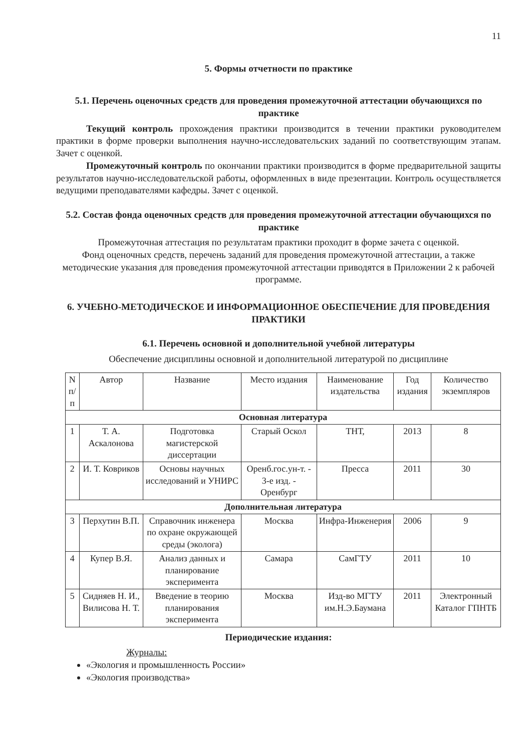11
5. Формы отчетности по практике
5.1. Перечень оценочных средств для проведения промежуточной аттестации обучающихся по практике
Текущий контроль прохождения практики производится в течении практики руководителем практики в форме проверки выполнения научно-исследовательских заданий по соответствующим этапам. Зачет с оценкой.
Промежуточный контроль по окончании практики производится в форме предварительной защиты результатов научно-исследовательской работы, оформленных в виде презентации. Контроль осуществляется ведущими преподавателями кафедры. Зачет с оценкой.
5.2. Состав фонда оценочных средств для проведения промежуточной аттестации обучающихся по практике
Промежуточная аттестация по результатам практики проходит в форме зачета с оценкой.
Фонд оценочных средств, перечень заданий для проведения промежуточной аттестации, а также методические указания для проведения промежуточной аттестации приводятся в Приложении 2 к рабочей программе.
6. УЧЕБНО-МЕТОДИЧЕСКОЕ И ИНФОРМАЦИОННОЕ ОБЕСПЕЧЕНИЕ ДЛЯ ПРОВЕДЕНИЯ ПРАКТИКИ
6.1. Перечень основной и дополнительной учебной литературы
Обеспечение дисциплины основной и дополнительной литературой по дисциплине
| N п/п | Автор | Название | Место издания | Наименование издательства | Год издания | Количество экземпляров |
| --- | --- | --- | --- | --- | --- | --- |
| Основная литература | | | | | | |
| 1 | Т. А. Аскалонова | Подготовка магистерской диссертации | Старый Оскол | ТНТ, | 2013 | 8 |
| 2 | И. Т. Ковриков | Основы научных исследований и УНИРС | Оренб.гос.ун-т. - 3-е изд. - Оренбург | Пресса | 2011 | 30 |
| Дополнительная литература | | | | | | |
| 3 | Перхутин В.П. | Справочник инженера по охране окружающей среды (эколога) | Москва | Инфра-Инженерия | 2006 | 9 |
| 4 | Купер В.Я. | Анализ данных и планирование эксперимента | Самара | СамГТУ | 2011 | 10 |
| 5 | Сидняев Н. И., Вилисова Н. Т. | Введение в теорию планирования эксперимента | Москва | Изд-во МГТУ им.Н.Э.Баумана | 2011 | Электронный Каталог ГПНТБ |
Периодические издания:
Журналы:
«Экология и промышленность России»
«Экология производства»